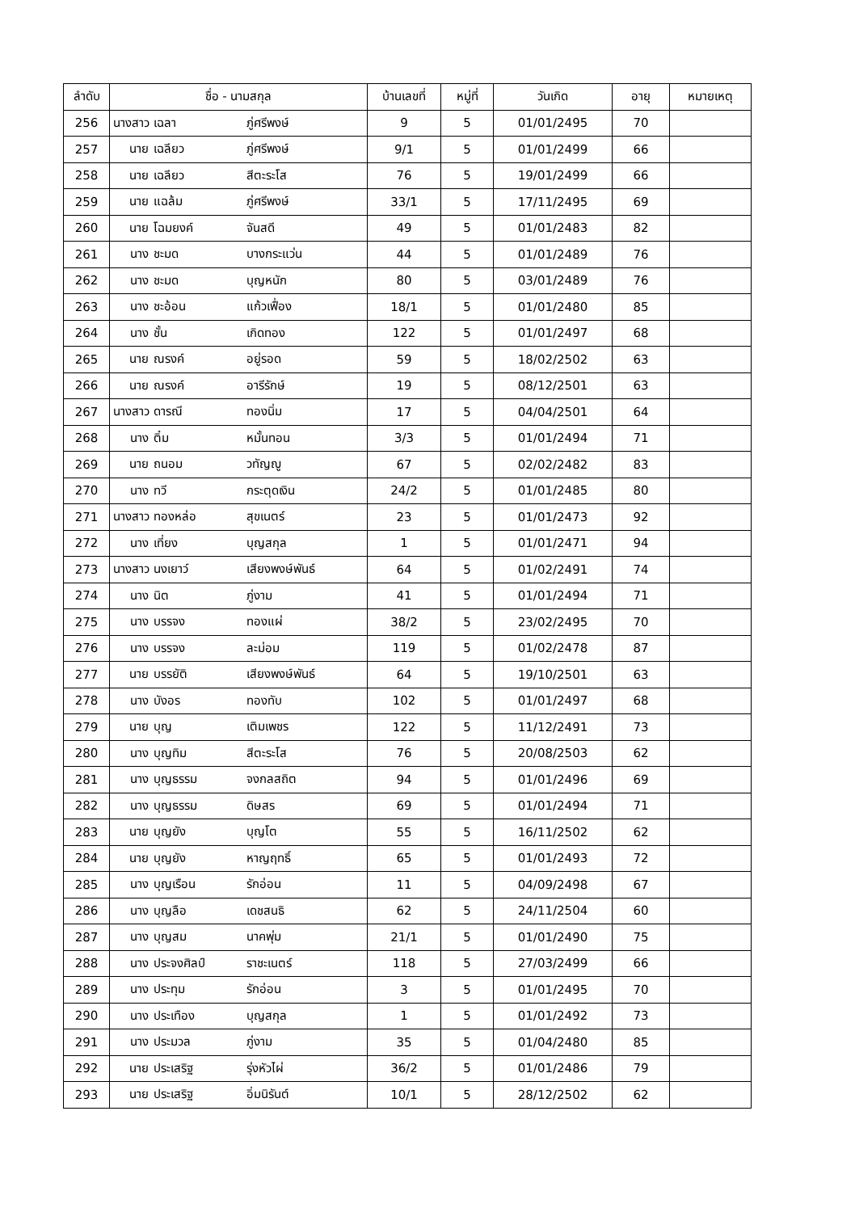| ลำดับ | ชื่อ - นามสกุล | บ้านเลขที่ | หมู่ที่ | วันเกิด | อายุ | หมายเหตุ |
| --- | --- | --- | --- | --- | --- | --- |
| 256 | นางสาว เฉลา ภู่ศรีพงษ์ | 9 | 5 | 01/01/2495 | 70 | |
| 257 | นาย เฉลียว ภู่ศรีพงษ์ | 9/1 | 5 | 01/01/2499 | 66 | |
| 258 | นาย เฉลียว สีตะระโส | 76 | 5 | 19/01/2499 | 66 | |
| 259 | นาย แฉล้ม ภู่ศรีพงษ์ | 33/1 | 5 | 17/11/2495 | 69 | |
| 260 | นาย โฉมยงค์ จันสดี | 49 | 5 | 01/01/2483 | 82 | |
| 261 | นาง ชะมด บางกระแว่น | 44 | 5 | 01/01/2489 | 76 | |
| 262 | นาง ชะมด บุญหนัก | 80 | 5 | 03/01/2489 | 76 | |
| 263 | นาง ชะอ้อน แก้วเฟื่อง | 18/1 | 5 | 01/01/2480 | 85 | |
| 264 | นาง ชั้น เกิดทอง | 122 | 5 | 01/01/2497 | 68 | |
| 265 | นาย ณรงค์ อยู่รอด | 59 | 5 | 18/02/2502 | 63 | |
| 266 | นาย ณรงค์ อารีรักษ์ | 19 | 5 | 08/12/2501 | 63 | |
| 267 | นางสาว ดารณี ทองนิ่ม | 17 | 5 | 04/04/2501 | 64 | |
| 268 | นาง ติ๋ม หมั้นทอน | 3/3 | 5 | 01/01/2494 | 71 | |
| 269 | นาย ถนอม วทัญญู | 67 | 5 | 02/02/2482 | 83 | |
| 270 | นาง ทวี กระตุดเงิน | 24/2 | 5 | 01/01/2485 | 80 | |
| 271 | นางสาว ทองหล่อ สุขเนตร์ | 23 | 5 | 01/01/2473 | 92 | |
| 272 | นาง เที่ยง บุญสกุล | 1 | 5 | 01/01/2471 | 94 | |
| 273 | นางสาว นงเยาว์ เสียงพงษ์พันธ์ | 64 | 5 | 01/02/2491 | 74 | |
| 274 | นาง นิต ภู่งาม | 41 | 5 | 01/01/2494 | 71 | |
| 275 | นาง บรรจง ทองแผ่ | 38/2 | 5 | 23/02/2495 | 70 | |
| 276 | นาง บรรจง ละม่อม | 119 | 5 | 01/02/2478 | 87 | |
| 277 | นาย บรรยัติ เสียงพงษ์พันธ์ | 64 | 5 | 19/10/2501 | 63 | |
| 278 | นาง บังอร ทองทับ | 102 | 5 | 01/01/2497 | 68 | |
| 279 | นาย บุญ เติมเพชร | 122 | 5 | 11/12/2491 | 73 | |
| 280 | นาง บุญทิม สีตะระโส | 76 | 5 | 20/08/2503 | 62 | |
| 281 | นาง บุญธรรม จงกลสถิต | 94 | 5 | 01/01/2496 | 69 | |
| 282 | นาง บุญธรรม ดิษสร | 69 | 5 | 01/01/2494 | 71 | |
| 283 | นาย บุญยัง บุญโต | 55 | 5 | 16/11/2502 | 62 | |
| 284 | นาย บุญยัง หาญฤทธิ์ | 65 | 5 | 01/01/2493 | 72 | |
| 285 | นาง บุญเรือน รักอ่อน | 11 | 5 | 04/09/2498 | 67 | |
| 286 | นาง บุญลือ เดชสนธิ | 62 | 5 | 24/11/2504 | 60 | |
| 287 | นาง บุญสม นาคพุ่ม | 21/1 | 5 | 01/01/2490 | 75 | |
| 288 | นาง ประจงศิลป์ ราชะเนตร์ | 118 | 5 | 27/03/2499 | 66 | |
| 289 | นาง ประทุม รักอ่อน | 3 | 5 | 01/01/2495 | 70 | |
| 290 | นาง ประเทือง บุญสกุล | 1 | 5 | 01/01/2492 | 73 | |
| 291 | นาง ประมวล ภู่งาม | 35 | 5 | 01/04/2480 | 85 | |
| 292 | นาย ประเสริฐ รุ่งหัวไผ่ | 36/2 | 5 | 01/01/2486 | 79 | |
| 293 | นาย ประเสริฐ อิ่มนิรันต์ | 10/1 | 5 | 28/12/2502 | 62 | |